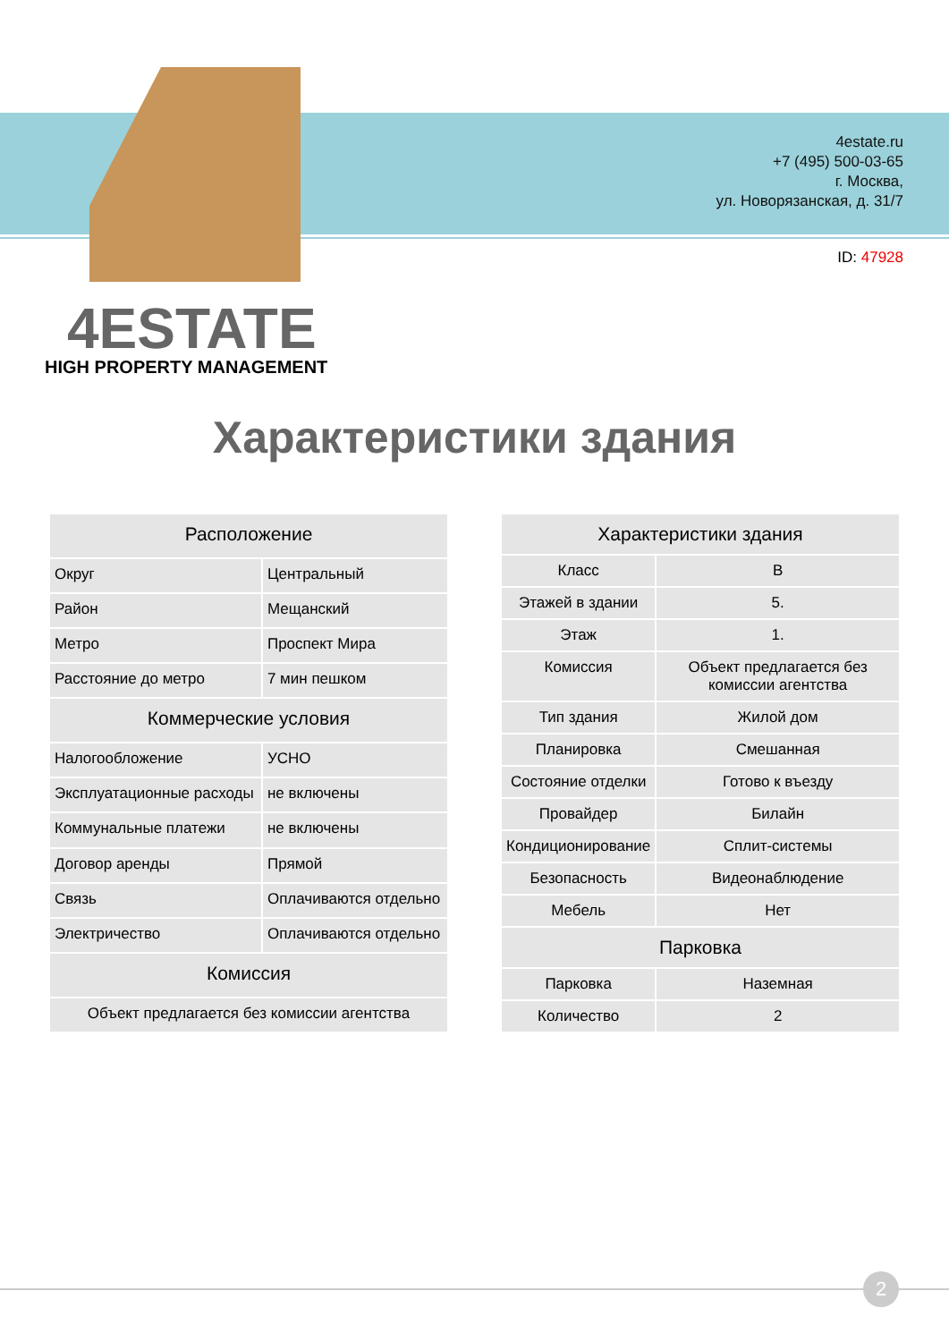4estate.ru
+7 (495) 500-03-65
г. Москва,
ул. Новорязанская, д. 31/7
ID: 47928
4ESTATE
HIGH PROPERTY MANAGEMENT
Характеристики здания
| Расположение | |
| --- | --- |
| Округ | Центральный |
| Район | Мещанский |
| Метро | Проспект Мира |
| Расстояние до метро | 7 мин пешком |
| Коммерческие условия | |
| Налогообложение | УСНО |
| Эксплуатационные расходы | не включены |
| Коммунальные платежи | не включены |
| Договор аренды | Прямой |
| Связь | Оплачиваются отдельно |
| Электричество | Оплачиваются отдельно |
| Комиссия | |
| Объект предлагается без комиссии агентства | |
| Характеристики здания | |
| --- | --- |
| Класс | B |
| Этажей в здании | 5. |
| Этаж | 1. |
| Комиссия | Объект предлагается без комиссии агентства |
| Тип здания | Жилой дом |
| Планировка | Смешанная |
| Состояние отделки | Готово к въезду |
| Провайдер | Билайн |
| Кондиционирование | Сплит-системы |
| Безопасность | Видеонаблюдение |
| Мебель | Нет |
| Парковка | |
| Парковка | Наземная |
| Количество | 2 |
2